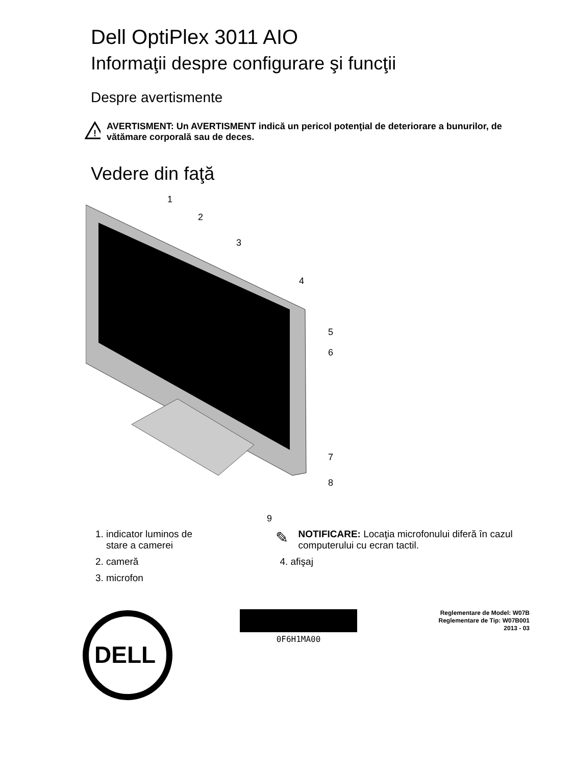Dell OptiPlex 3011 AIO
Informaţii despre configurare şi funcţii
Despre avertismente
!
AVERTISMENT: Un AVERTISMENT indică un pericol potenţial de deteriorare a bunurilor, de vătămare corporală sau de deces.
Vedere din faţă
1
2
3
4
5
6
7
8
9
1. indicator luminos de stare a camerei
2. cameră
3. microfon
✎
NOTIFICARE: Locaţia microfonului diferă în cazul computerului cu ecran tactil.
4. afişaj
DELL
0F6H1MA00
Reglementare de Model: W07B
Reglementare de Tip: W07B001
2013 - 03